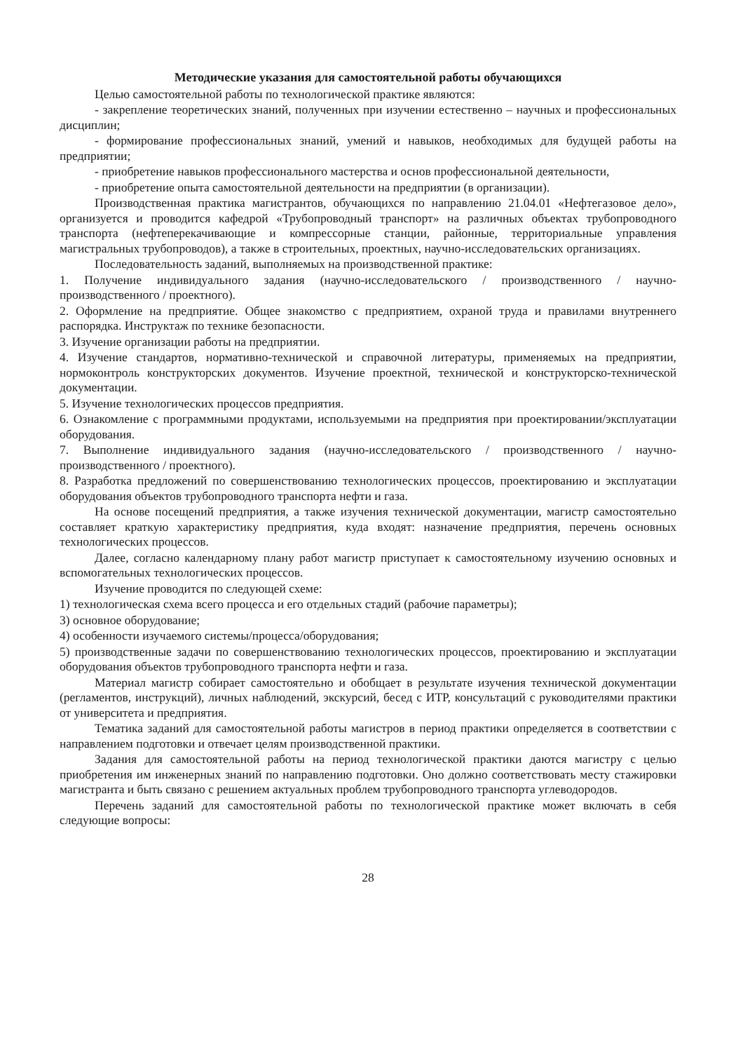Методические указания для самостоятельной работы обучающихся
Целью самостоятельной работы по технологической практике являются:
- закрепление теоретических знаний, полученных при изучении естественно – научных и профессиональных дисциплин;
- формирование профессиональных знаний, умений и навыков, необходимых для будущей работы на предприятии;
- приобретение навыков профессионального мастерства и основ профессиональной деятельности,
- приобретение опыта самостоятельной деятельности на предприятии (в организации).
Производственная практика магистрантов, обучающихся по направлению 21.04.01 «Нефтегазовое дело», организуется и проводится кафедрой «Трубопроводный транспорт» на различных объектах трубопроводного транспорта (нефтеперекачивающие и компрессорные станции, районные, территориальные управления магистральных трубопроводов), а также в строительных, проектных, научно-исследовательских организациях.
Последовательность заданий, выполняемых на производственной практике:
1. Получение индивидуального задания (научно-исследовательского / производственного / научно-производственного / проектного).
2. Оформление на предприятие. Общее знакомство с предприятием, охраной труда и правилами внутреннего распорядка. Инструктаж по технике безопасности.
3. Изучение организации работы на предприятии.
4. Изучение стандартов, нормативно-технической и справочной литературы, применяемых на предприятии, нормоконтроль конструкторских документов. Изучение проектной, технической и конструкторско-технической документации.
5. Изучение технологических процессов предприятия.
6. Ознакомление с программными продуктами, используемыми на предприятия при проектировании/эксплуатации оборудования.
7. Выполнение индивидуального задания (научно-исследовательского / производственного / научно-производственного / проектного).
8. Разработка предложений по совершенствованию технологических процессов, проектированию и эксплуатации оборудования объектов трубопроводного транспорта нефти и газа.
На основе посещений предприятия, а также изучения технической документации, магистр самостоятельно составляет краткую характеристику предприятия, куда входят: назначение предприятия, перечень основных технологических процессов.
Далее, согласно календарному плану работ магистр приступает к самостоятельному изучению основных и вспомогательных технологических процессов.
Изучение проводится по следующей схеме:
1) технологическая схема всего процесса и его отдельных стадий (рабочие параметры);
3) основное оборудование;
4) особенности изучаемого системы/процесса/оборудования;
5) производственные задачи по совершенствованию технологических процессов, проектированию и эксплуатации оборудования объектов трубопроводного транспорта нефти и газа.
Материал магистр собирает самостоятельно и обобщает в результате изучения технической документации (регламентов, инструкций), личных наблюдений, экскурсий, бесед с ИТР, консультаций с руководителями практики от университета и предприятия.
Тематика заданий для самостоятельной работы магистров в период практики определяется в соответствии с направлением подготовки и отвечает целям производственной практики.
Задания для самостоятельной работы на период технологической практики даются магистру с целью приобретения им инженерных знаний по направлению подготовки. Оно должно соответствовать месту стажировки магистранта и быть связано с решением актуальных проблем трубопроводного транспорта углеводородов.
Перечень заданий для самостоятельной работы по технологической практике может включать в себя следующие вопросы:
28